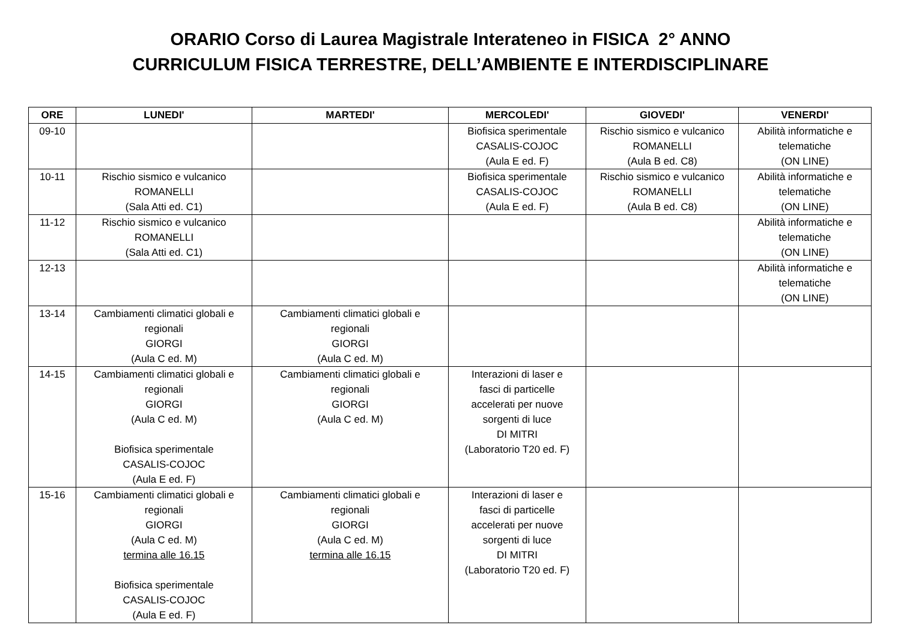ORARIO Corso di Laurea Magistrale Interateneo in FISICA 2° ANNO
CURRICULUM FISICA TERRESTRE, DELL’AMBIENTE E INTERDISCIPLINARE
| ORE | LUNEDI' | MARTEDI' | MERCOLEDI' | GIOVEDI' | VENERDI' |
| --- | --- | --- | --- | --- | --- |
| 09-10 | | | Biofisica sperimentale CASALIS-COJOC (Aula E ed. F) | Rischio sismico e vulcanico ROMANELLI (Aula B ed. C8) | Abilità informatiche e telematiche (ON LINE) |
| 10-11 | Rischio sismico e vulcanico ROMANELLI (Sala Atti ed. C1) | | Biofisica sperimentale CASALIS-COJOC (Aula E ed. F) | Rischio sismico e vulcanico ROMANELLI (Aula B ed. C8) | Abilità informatiche e telematiche (ON LINE) |
| 11-12 | Rischio sismico e vulcanico ROMANELLI (Sala Atti ed. C1) | | | | Abilità informatiche e telematiche (ON LINE) |
| 12-13 | | | | | Abilità informatiche e telematiche (ON LINE) |
| 13-14 | Cambiamenti climatici globali e regionali GIORGI (Aula C ed. M) | Cambiamenti climatici globali e regionali GIORGI (Aula C ed. M) | | | |
| 14-15 | Cambiamenti climatici globali e regionali GIORGI (Aula C ed. M) Biofisica sperimentale CASALIS-COJOC (Aula E ed. F) | Cambiamenti climatici globali e regionali GIORGI (Aula C ed. M) | Interazioni di laser e fasci di particelle accelerati per nuove sorgenti di luce DI MITRI (Laboratorio T20 ed. F) | | |
| 15-16 | Cambiamenti climatici globali e regionali GIORGI (Aula C ed. M) termina alle 16.15 Biofisica sperimentale CASALIS-COJOC (Aula E ed. F) | Cambiamenti climatici globali e regionali GIORGI (Aula C ed. M) termina alle 16.15 | Interazioni di laser e fasci di particelle accelerati per nuove sorgenti di luce DI MITRI (Laboratorio T20 ed. F) | | |